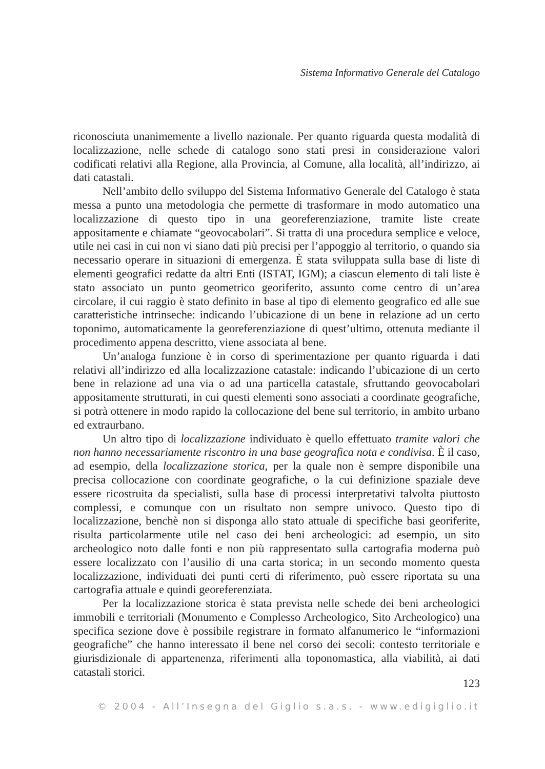Sistema Informativo Generale del Catalogo
riconosciuta unanimemente a livello nazionale. Per quanto riguarda questa modalità di localizzazione, nelle schede di catalogo sono stati presi in considerazione valori codificati relativi alla Regione, alla Provincia, al Comune, alla località, all’indirizzo, ai dati catastali.
Nell’ambito dello sviluppo del Sistema Informativo Generale del Catalogo è stata messa a punto una metodologia che permette di trasformare in modo automatico una localizzazione di questo tipo in una georeferenziazione, tramite liste create appositamente e chiamate “geovocabolari”. Si tratta di una procedura semplice e veloce, utile nei casi in cui non vi siano dati più precisi per l’appoggio al territorio, o quando sia necessario operare in situazioni di emergenza. È stata sviluppata sulla base di liste di elementi geografici redatte da altri Enti (ISTAT, IGM); a ciascun elemento di tali liste è stato associato un punto geometrico georiferito, assunto come centro di un’area circolare, il cui raggio è stato definito in base al tipo di elemento geografico ed alle sue caratteristiche intrinseche: indicando l’ubicazione di un bene in relazione ad un certo toponimo, automaticamente la georeferenziazione di quest’ultimo, ottenuta mediante il procedimento appena descritto, viene associata al bene.
Un’analoga funzione è in corso di sperimentazione per quanto riguarda i dati relativi all’indirizzo ed alla localizzazione catastale: indicando l’ubicazione di un certo bene in relazione ad una via o ad una particella catastale, sfruttando geovocabolari appositamente strutturati, in cui questi elementi sono associati a coordinate geografiche, si potrà ottenere in modo rapido la collocazione del bene sul territorio, in ambito urbano ed extraurbano.
Un altro tipo di localizzazione individuato è quello effettuato tramite valori che non hanno necessariamente riscontro in una base geografica nota e condivisa. È il caso, ad esempio, della localizzazione storica, per la quale non è sempre disponibile una precisa collocazione con coordinate geografiche, o la cui definizione spaziale deve essere ricostruita da specialisti, sulla base di processi interpretativi talvolta piuttosto complessi, e comunque con un risultato non sempre univoco. Questo tipo di localizzazione, benchè non si disponga allo stato attuale di specifiche basi georiferite, risulta particolarmente utile nel caso dei beni archeologici: ad esempio, un sito archeologico noto dalle fonti e non più rappresentato sulla cartografia moderna può essere localizzato con l’ausilio di una carta storica; in un secondo momento questa localizzazione, individuati dei punti certi di riferimento, può essere riportata su una cartografia attuale e quindi georeferenziata.
Per la localizzazione storica è stata prevista nelle schede dei beni archeologici immobili e territoriali (Monumento e Complesso Archeologico, Sito Archeologico) una specifica sezione dove è possibile registrare in formato alfanumerico le “informazioni geografiche” che hanno interessato il bene nel corso dei secoli: contesto territoriale e giurisdizionale di appartenenza, riferimenti alla toponomastica, alla viabilità, ai dati catastali storici.
123
© 2004 - All’Insegna del Giglio s.a.s. - www.edigiglio.it